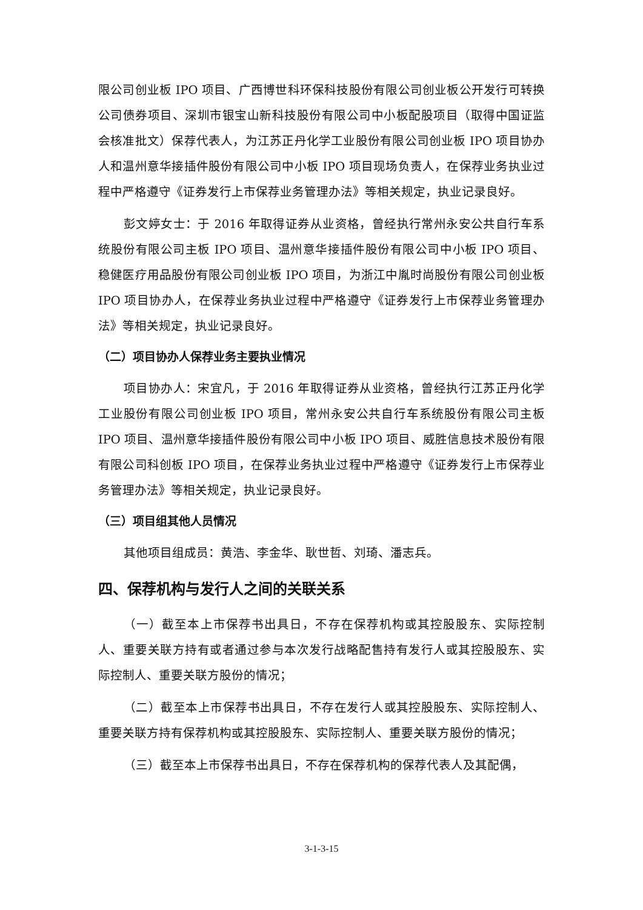限公司创业板 IPO 项目、广西博世科环保科技股份有限公司创业板公开发行可转换公司债券项目、深圳市银宝山新科技股份有限公司中小板配股项目（取得中国证监会核准批文）保荐代表人，为江苏正丹化学工业股份有限公司创业板 IPO 项目协办人和温州意华接插件股份有限公司中小板 IPO 项目现场负责人，在保荐业务执业过程中严格遵守《证券发行上市保荐业务管理办法》等相关规定，执业记录良好。
彭文婷女士：于 2016 年取得证券从业资格，曾经执行常州永安公共自行车系统股份有限公司主板 IPO 项目、温州意华接插件股份有限公司中小板 IPO 项目、稳健医疗用品股份有限公司创业板 IPO 项目，为浙江中胤时尚股份有限公司创业板 IPO 项目协办人，在保荐业务执业过程中严格遵守《证券发行上市保荐业务管理办法》等相关规定，执业记录良好。
（二）项目协办人保荐业务主要执业情况
项目协办人：宋宜凡，于 2016 年取得证券从业资格，曾经执行江苏正丹化学工业股份有限公司创业板 IPO 项目，常州永安公共自行车系统股份有限公司主板 IPO 项目、温州意华接插件股份有限公司中小板 IPO 项目、威胜信息技术股份有限有限公司科创板 IPO 项目，在保荐业务执业过程中严格遵守《证券发行上市保荐业务管理办法》等相关规定，执业记录良好。
（三）项目组其他人员情况
其他项目组成员：黄浩、李金华、耿世哲、刘琦、潘志兵。
四、保荐机构与发行人之间的关联关系
（一）截至本上市保荐书出具日，不存在保荐机构或其控股股东、实际控制人、重要关联方持有或者通过参与本次发行战略配售持有发行人或其控股股东、实际控制人、重要关联方股份的情况；
（二）截至本上市保荐书出具日，不存在发行人或其控股股东、实际控制人、重要关联方持有保荐机构或其控股股东、实际控制人、重要关联方股份的情况；
（三）截至本上市保荐书出具日，不存在保荐机构的保荐代表人及其配偶，
3-1-3-15